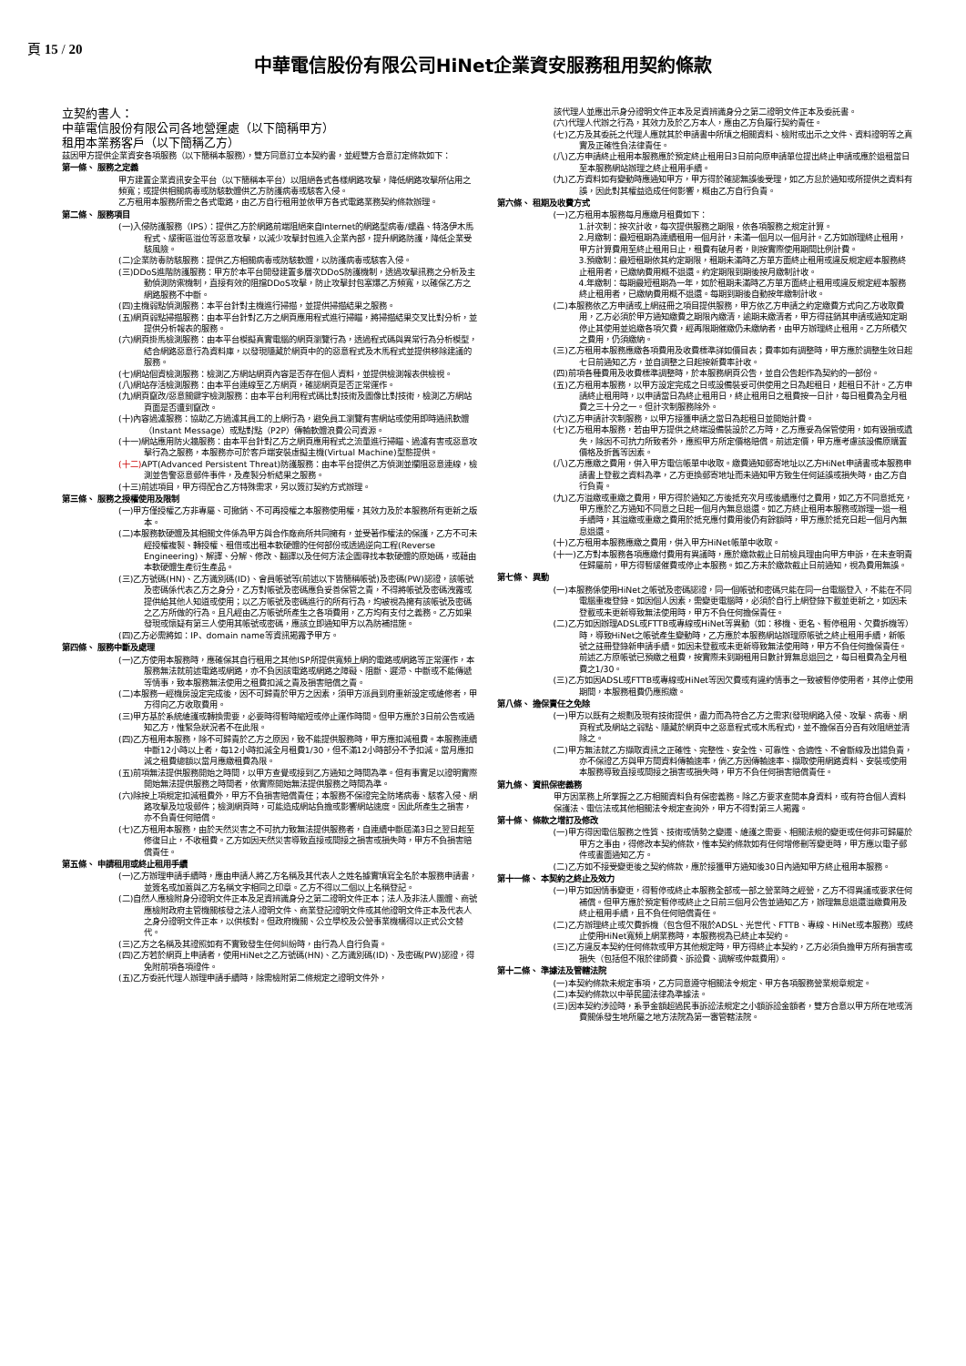頁 15 / 20
中華電信股份有限公司HiNet企業資安服務租用契約條款
立契約書人：
中華電信股份有限公司各地營運處（以下簡稱甲方）
租用本業務客戶（以下簡稱乙方）
茲因甲方提供企業資安各項服務（以下簡稱本服務），雙方同意訂立本契約書，並經雙方合意訂定條款如下：
第一條、 服務之定義
甲方建置企業資訊安全平台（以下簡稱本平台）以阻絕各式各樣網路攻擊，降低網路攻擊所佔用之頻寬；或提供相關病毒或防駭軟體供乙方防護病毒或駭客入侵。
乙方租用本服務所需之各式電路，由乙方自行租用並依甲方各式電路業務契約條款辦理。
第二條、 服務項目
(一)入侵防護服務（IPS）：提供乙方於網路前端阻絕來自Internet的網路型病毒/蠕蟲、特洛伊木馬程式、緩衝區溢位等惡意攻擊，以減少攻擊封包進入企業內部，提升網路防護，降低企業受駭風險。
(二)企業防毒防駭服務：提供乙方相關病毒或防駭軟體，以防護病毒或駭客入侵。
(三)DDoS進階防護服務：甲方於本平台開發建置多層次DDoS防護機制，透過攻擊訊務之分析及主動偵測防禦機制，直接有效的阻擋DDoS攻擊，防止攻擊封包塞爆乙方頻寬，以確保乙方之網路服務不中斷。
(四)主機弱點偵測服務：本平台針對主機進行掃描，並提供掃描結果之服務。
(五)網頁弱點掃描服務：由本平台針對乙方之網頁應用程式進行掃瞄，將掃描結果交叉比對分析，並提供分析報表的服務。
(六)網頁掛馬檢測服務：由本平台模擬真實電腦的網頁瀏覽行為，透過程式碼與異常行為分析模型，結合網路惡意行為資料庫，以發現隱藏於網頁中的的惡意程式及木馬程式並提供移除建議的服務。
(七)網站個資檢測服務：檢測乙方網站網頁內容是否存在個人資料，並提供檢測報表供檢視。
(八)網站存活檢測服務：由本平台連線至乙方網頁，確認網頁是否正常運作。
(九)網頁竄改/惡意關鍵字檢測服務：由本平台利用程式碼比對技術及圖像比對技術，檢測乙方網站頁面是否遭到竄改。
(十)內容過濾服務：協助乙方過濾其員工的上網行為，避免員工瀏覽有害網站或使用即時通訊軟體（Instant Message）或點對點（P2P）傳輸軟體浪費公司資源。
(十一)網站應用防火牆服務：由本平台針對乙方之網頁應用程式之流量進行掃瞄、過濾有害或惡意攻擊行為之服務，本服務亦可於客戶端安裝虛擬主機(Virtual Machine)型態提供。
(十二) APT(Advanced Persistent Threat)防護服務：由本平台提供乙方偵測並攔阻惡意連線，檢測並告警惡意郵件事件，及產製分析結果之服務。
(十三)前述項目，甲方得配合乙方特殊需求，另以簽訂契約方式辦理。
第三條、 服務之授權使用及限制
(一)甲方僅授權乙方非專屬、可撤銷、不可再授權之本服務使用權，其效力及於本服務所有更新之版本。
(二)本服務軟硬體及其相關文件係為甲方與合作廠商所共同擁有，並受著作權法的保護，乙方不可未經授權複製、轉授權、租借或出租本軟硬體的任何部份或透過逆向工程(Reverse Engineering)、解譯、分解、修改、翻譯以及任何方法企圖尋找本軟硬體的原始碼，或藉由本軟硬體生產衍生產品。
(三)乙方號碼(HN)、乙方識別碼(ID)、會員帳號等(前述以下皆簡稱帳號)及密碼(PW)認證，該帳號及密碼係代表乙方之身分，乙方對帳號及密碼應負妥善保管之責，不得將帳號及密碼洩露或提供給其他人知道或使用；以乙方帳號及密碼進行的所有行為，均被視為擁有該帳號及密碼之乙方所做的行為。且凡經由乙方帳號所產生之各項費用，乙方均有支付之義務。乙方如果發現或懷疑有第三人使用其帳號或密碼，應該立即通知甲方以為防補措施。
(四)乙方必需將如：IP、domain name等資訊揭露予甲方。
第四條、 服務中斷及處理
(一)乙方使用本服務時，應確保其自行租用之其他ISP所提供寬頻上網的電路或網路等正常運作，本服務無法就前述電路或網路，亦不負因該電路或網路之障礙、阻斷、遲滯、中斷或不能傳遞等情事，致本服務無法使用之租費扣減之責及損害賠償之責。
(二)本服務一經機房設定完成後，因不可歸責於甲方之因素，須甲方派員到府重新設定或維修者，甲方得向乙方收取費用。
(三)甲方基於系統維護或轉換需要，必要時得暫時縮短或停止運作時間。但甲方應於3日前公告或通知乙方，惟緊急狀況者不在此限。
(四)乙方租用本服務，除不可歸責於乙方之原因，致不能提供服務時，甲方應扣減租費。本服務連續中斷12小時以上者，每12小時扣減全月租費1/30，但不滿12小時部分不予扣減。當月應扣減之租費總額以當月應繳租費為限。
(五)前項無法提供服務開始之時間，以甲方查覺或接到乙方通知之時間為準。但有事實足以證明實際開始無法提供服務之時間者，依實際開始無法提供服務之時間為準。
(六)除按上項規定扣減租費外，甲方不負損害賠償責任；本服務不保證完全防堵病毒、駭客入侵、網路攻擊及垃圾郵件；檢測網頁時，可能造成網站負擔或影響網站速度。因此所產生之損害，亦不負責任何賠償。
(七)乙方租用本服務，由於天然災害之不可抗力致無法提供服務者，自連續中斷屆滿3日之翌日起至修復日止，不收租費。乙方如因天然災害導致直接或間接之損害或損失時，甲方不負損害賠償責任。
第五條、 申請租用或終止租用手續
(一)乙方辦理申請手續時，應由申請人將乙方名稱及其代表人之姓名據實填寫全名於本服務申請書，並簽名或加蓋與乙方名稱文字相同之印章。乙方不得以二個以上名稱登記。
(二)自然人應檢附身分證明文件正本及足資辨識身分之第二證明文件正本；法人及非法人團體、商號應檢附政府主管機關核發之法人證明文件、商業登記證明文件或其他證明文件正本及代表人之身分證明文件正本，以供核對。但政府機關、公立學校及公營事業機構得以正式公文替代。
(三)乙方之名稱及其證照如有不實致發生任何糾紛時，由行為人自行負責。
(四)乙方若於網頁上申請者，使用HiNet之乙方號碼(HN)、乙方識別碼(ID)、及密碼(PW)認證，得免附前項各項證件。
(五)乙方委託代理人辦理申請手續時，除需檢附第二條規定之證明文件外，
該代理人並應出示身分證明文件正本及足資辨識身分之第二證明文件正本及委託書。
(六)代理人代辦之行為，其效力及於乙方本人，應由乙方負履行契約責任。
(七)乙方及其委託之代理人應就其於申請書中所填之相關資料、檢附或出示之文件、資料證明等之真實及正確性負法律責任。
(八)乙方申請終止租用本服務應於預定終止租用日3日前向原申請單位提出終止申請或應於退租當日至本服務網站辦理之終止租用手續。
(九)乙方資料如有變動時應通知甲方，甲方得於確認無誤後受理，如乙方怠於通知或所提供之資料有誤，因此對其權益造成任何影響，概由乙方自行負責。
第六條、 租期及收費方式
(一)乙方租用本服務每月應繳月租費如下：
1.計次制：按次計收，每次提供服務之期限，依各項服務之規定計算。
2.月繳制：最短租期為連續租用一個月計，未滿一個月以一個月計。乙方如辦理終止租用，甲方計算費用至終止租用日止，租費有破月者，則按實際使用期間比例計費。
3.預繳制：最短租期依其約定期限，租期未滿時乙方單方面終止租用或違反規定經本服務終止租用者，已繳納費用概不退還。約定期限到期後按月繳制計收。
4.年繳制：每期最短租期為一年，如於租期未滿時乙方單方面終止租用或違反規定經本服務終止租用者，已繳納費用概不退還。每期到期後自動按年繳制計收。
(二)本服務依乙方申請或上網註冊之項目提供服務，甲方依乙方申請之約定繳費方式向乙方收取費用，乙方必須於甲方通知繳費之期限內繳清，逾期未繳清者，甲方得註銷其申請或通知定期停止其使用並追繳各項欠費，經再限期催繳仍未繳納者，由甲方辦理終止租用。乙方所積欠之費用，仍須繳納。
(三)乙方租用本服務應繳各項費用及收費標準詳如價目表；費率如有調整時，甲方應於調整生效日起七日前通知乙方，並自調整之日起按新費率計收。
(四)前項各種費用及收費標準調整時，於本服務網頁公告，並自公告起作為契約的一部份。
(五)乙方租用本服務，以甲方設定完成之日或設備裝妥可供使用之日為起租日，起租日不計。乙方申請終止租用時，以申請當日為終止租用日，終止租用日之租費按一日計，每日租費為全月租費之三十分之一。但計次制服務除外。
(六)乙方申請計次制服務，以甲方接獲申請之當日為起租日並開始計費。
(七)乙方租用本服務，若由甲方提供之終端設備裝設於乙方時，乙方應妥為保管使用，如有毀損或遺失，除因不可抗力所致者外，應照甲方所定價格賠償。前述定價，甲方應考慮該設備原購置價格及折舊等因素。
(八)乙方應繳之費用，併入甲方電信帳單中收取。繳費通知郵寄地址以乙方HiNet申請書或本服務申請書上登載之資料為準，乙方更換郵寄地址而未通知甲方致生任何延誤或損失時，由乙方自行負責。
(九)乙方溢繳或重繳之費用，甲方得於通知乙方後抵充次月或後續應付之費用，如乙方不同意抵充，甲方應於乙方通知不同意之日起一個月內無息退還。如乙方終止租用本服務或辦理一退一租手續時，其溢繳或重繳之費用於抵充應付費用後仍有餘額時，甲方應於抵充日起一個月內無息退還。
(十)乙方租用本服務應繳之費用，併入甲方HiNet帳單中收取。
(十一)乙方對本服務各項應繳付費用有異議時，應於繳款截止日前檢具理由向甲方申訴，在未查明責任歸屬前，甲方得暫緩催費或停止本服務。如乙方未於繳款截止日前通知，視為費用無誤。
第七條、 異動
(一)本服務係使用HiNet之帳號及密碼認證，同一個帳號和密碼只能在同一台電腦登入，不能在不同電腦重複登錄。如因個人因素，需變更電腦時，必須於自行上網登錄下載並更新之，如因未登載或未更新導致無法使用時，甲方不負任何擔保責任。
(二)乙方如因辦理ADSL或FTTB或專線或HiNet等異動（如：移機、更名、暫停租用、欠費拆機等）時，導致HiNet之帳號產生變動時，乙方應於本服務網站辦理原帳號之終止租用手續，新帳號之註冊登錄新申請手續。如因未登載或未更新導致無法使用時，甲方不負任何擔保責任。
前述乙方原帳號已預繳之租費，按實際未到期租用日數計算無息退回之，每日租費為全月租費之1/30。
(三)乙方如因ADSL或FTTB或專線或HiNet等因欠費或有違約情事之一致被暫停使用者，其停止使用期間，本服務租費仍應照繳。
第八條、 擔保責任之免除
(一)甲方以既有之規劃及現有技術提供，盡力而為符合乙方之需求(發現網路入侵、攻擊、病毒、網頁程式及網站之弱點、隱藏於網頁中之惡意程式或木馬程式)，並不擔保百分百有效阻絕並清除之。
(二)甲方無法就乙方擷取資訊之正確性、完整性、安全性、可靠性、合適性、不會斷線及出錯負責，亦不保證乙方與甲方間資料傳輸速率，倘乙方因傳輸速率、擷取使用網路資料、安裝或使用本服務導致直接或間接之損害或損失時，甲方不負任何損害賠償責任。
第九條、 資訊保密義務
甲方因業務上所掌握之乙方相關資料負有保密義務。除乙方要求查閱本身資料，或有符合個人資料保護法、電信法或其他相關法令規定查詢外，甲方不得對第三人揭露。
第十條、 條款之增訂及修改
(一)甲方得因電信服務之性質、技術或情勢之變遷、維護之需要、相關法規的變更或任何非可歸屬於甲方之事由，得修改本契約條款，惟本契約條款如有任何增修刪等變更時，甲方應以電子郵件或書面通知乙方。
(二)乙方如不接受變更後之契約條款，應於接獲甲方通知後30日內通知甲方終止租用本服務。
第十一條、 本契約之終止及效力
(一)甲方如因情事變更，得暫停或終止本服務全部或一部之營業時之經營，乙方不得異議或要求任何補償。但甲方應於預定暫停或終止之日前三個月公告並通知乙方，辦理無息退還溢繳費用及終止租用手續，且不負任何賠償責任。
(二)乙方辦理終止或欠費拆機（包含但不限於ADSL、光世代、FTTB、專線、HiNet或本服務）或終止使用HiNet寬頻上網業務時，本服務視為已終止本契約。
(三)乙方違反本契約任何條款或甲方其他規定時，甲方得終止本契約，乙方必須負擔甲方所有損害或損失（包括但不限於律師費、訴訟費、調解或仲裁費用）。
第十二條、 準據法及管轄法院
(一)本契約條款未規定事項，乙方同意遵守相關法令規定、甲方各項服務營業規章規定。
(二)本契約條款以中華民國法律為準據法。
(三)因本契約涉訟時，系爭金額超過民事訴訟法規定之小額訴訟金額者，雙方合意以甲方所在地或消費關係發生地所屬之地方法院為第一審管轄法院。